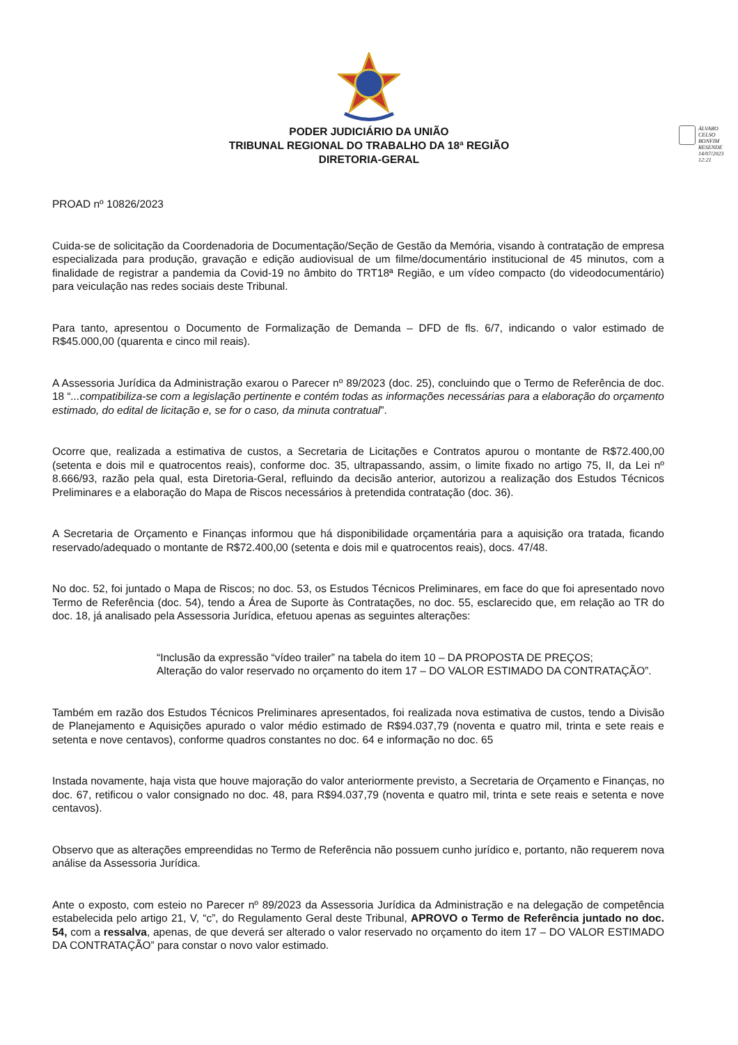PODER JUDICIÁRIO DA UNIÃO
TRIBUNAL REGIONAL DO TRABALHO DA 18ª REGIÃO
DIRETORIA-GERAL
ÁLVARO
CELSO
BONFIM
RESENDE
14/07/2023 12:21
PROAD nº 10826/2023
Cuida-se de solicitação da Coordenadoria de Documentação/Seção de Gestão da Memória, visando à contratação de empresa especializada para produção, gravação e edição audiovisual de um filme/documentário institucional de 45 minutos, com a finalidade de registrar a pandemia da Covid-19 no âmbito do TRT18ª Região, e um vídeo compacto (do videodocumentário) para veiculação nas redes sociais deste Tribunal.
Para tanto, apresentou o Documento de Formalização de Demanda – DFD de fls. 6/7, indicando o valor estimado de R$45.000,00 (quarenta e cinco mil reais).
A Assessoria Jurídica da Administração exarou o Parecer nº 89/2023 (doc. 25), concluindo que o Termo de Referência de doc. 18 “...compatibiliza-se com a legislação pertinente e contém todas as informações necessárias para a elaboração do orçamento estimado, do edital de licitação e, se for o caso, da minuta contratual”.
Ocorre que, realizada a estimativa de custos, a Secretaria de Licitações e Contratos apurou o montante de R$72.400,00 (setenta e dois mil e quatrocentos reais), conforme doc. 35, ultrapassando, assim, o limite fixado no artigo 75, II, da Lei nº 8.666/93, razão pela qual, esta Diretoria-Geral, refluindo da decisão anterior, autorizou a realização dos Estudos Técnicos Preliminares e a elaboração do Mapa de Riscos necessários à pretendida contratação (doc. 36).
A Secretaria de Orçamento e Finanças informou que há disponibilidade orçamentária para a aquisição ora tratada, ficando reservado/adequado o montante de R$72.400,00 (setenta e dois mil e quatrocentos reais), docs. 47/48.
No doc. 52, foi juntado o Mapa de Riscos; no doc. 53, os Estudos Técnicos Preliminares, em face do que foi apresentado novo Termo de Referência (doc. 54), tendo a Área de Suporte às Contratações, no doc. 55, esclarecido que, em relação ao TR do doc. 18, já analisado pela Assessoria Jurídica, efetuou apenas as seguintes alterações:
“Inclusão da expressão “vídeo trailer” na tabela do item 10 – DA PROPOSTA DE PREÇOS;
Alteração do valor reservado no orçamento do item 17 – DO VALOR ESTIMADO DA CONTRATAÇÃO”.
Também em razão dos Estudos Técnicos Preliminares apresentados, foi realizada nova estimativa de custos, tendo a Divisão de Planejamento e Aquisições apurado o valor médio estimado de R$94.037,79 (noventa e quatro mil, trinta e sete reais e setenta e nove centavos), conforme quadros constantes no doc. 64 e informação no doc. 65
Instada novamente, haja vista que houve majoração do valor anteriormente previsto, a Secretaria de Orçamento e Finanças, no doc. 67, retificou o valor consignado no doc. 48, para R$94.037,79 (noventa e quatro mil, trinta e sete reais e setenta e nove centavos).
Observo que as alterações empreendidas no Termo de Referência não possuem cunho jurídico e, portanto, não requerem nova análise da Assessoria Jurídica.
Ante o exposto, com esteio no Parecer nº 89/2023 da Assessoria Jurídica da Administração e na delegação de competência estabelecida pelo artigo 21, V, “c”, do Regulamento Geral deste Tribunal, APROVO o Termo de Referência juntado no doc. 54, com a ressalva, apenas, de que deverá ser alterado o valor reservado no orçamento do item 17 – DO VALOR ESTIMADO DA CONTRATAÇÃO” para constar o novo valor estimado.